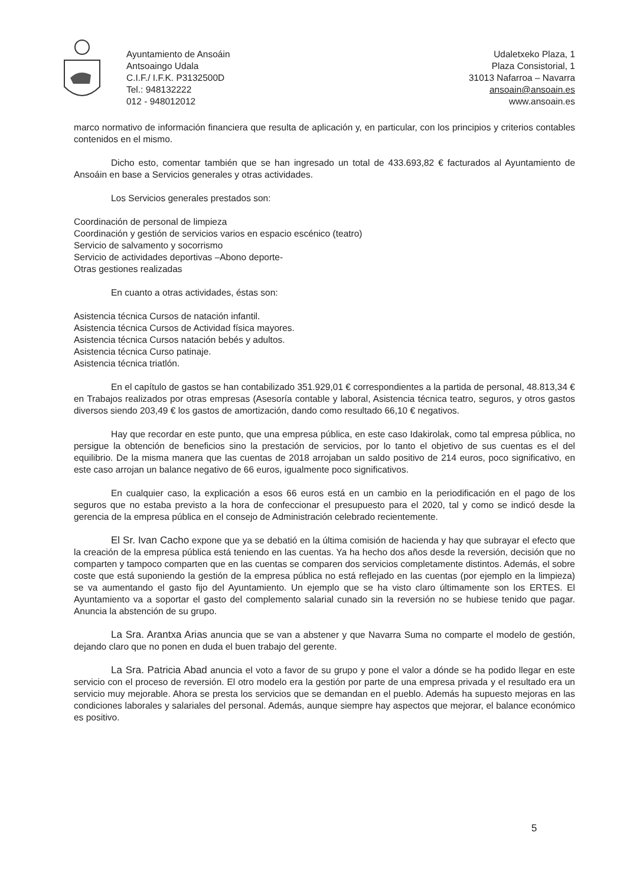Ayuntamiento de Ansoáin
Antsoaingo Udala
C.I.F./ I.F.K. P3132500D
Tel.: 948132222
012 - 948012012
Udaletxeko Plaza, 1
Plaza Consistorial, 1
31013 Nafarroa – Navarra
ansoain@ansoain.es
www.ansoain.es
marco normativo de información financiera que resulta de aplicación y, en particular, con los principios y criterios contables contenidos en el mismo.
Dicho esto, comentar también que se han ingresado un total de 433.693,82 € facturados al Ayuntamiento de Ansoáin en base a Servicios generales y otras actividades.
Los Servicios generales prestados son:
Coordinación de personal de limpieza
Coordinación y gestión de servicios varios en espacio escénico (teatro)
Servicio de salvamento y socorrismo
Servicio de actividades deportivas –Abono deporte-
Otras gestiones realizadas
En cuanto a otras actividades, éstas son:
Asistencia técnica Cursos de natación infantil.
Asistencia técnica Cursos de Actividad física mayores.
Asistencia técnica Cursos natación bebés y adultos.
Asistencia técnica Curso patinaje.
Asistencia técnica triatlón.
En el capítulo de gastos se han contabilizado 351.929,01 € correspondientes a la partida de personal, 48.813,34 € en Trabajos realizados por otras empresas (Asesoría contable y laboral, Asistencia técnica teatro, seguros, y otros gastos diversos siendo 203,49 € los gastos de amortización, dando como resultado 66,10 € negativos.
Hay que recordar en este punto, que una empresa pública, en este caso Idakirolak, como tal empresa pública, no persigue la obtención de beneficios sino la prestación de servicios, por lo tanto el objetivo de sus cuentas es el del equilibrio. De la misma manera que las cuentas de 2018 arrojaban un saldo positivo de 214 euros, poco significativo, en este caso arrojan un balance negativo de 66 euros, igualmente poco significativos.
En cualquier caso, la explicación a esos 66 euros está en un cambio en la periodificación en el pago de los seguros que no estaba previsto a la hora de confeccionar el presupuesto para el 2020, tal y como se indicó desde la gerencia de la empresa pública en el consejo de Administración celebrado recientemente.
El Sr. Ivan Cacho expone que ya se debatió en la última comisión de hacienda y hay que subrayar el efecto que la creación de la empresa pública está teniendo en las cuentas. Ya ha hecho dos años desde la reversión, decisión que no comparten y tampoco comparten que en las cuentas se comparen dos servicios completamente distintos. Además, el sobre coste que está suponiendo la gestión de la empresa pública no está reflejado en las cuentas (por ejemplo en la limpieza) se va aumentando el gasto fijo del Ayuntamiento. Un ejemplo que se ha visto claro últimamente son los ERTES. El Ayuntamiento va a soportar el gasto del complemento salarial cunado sin la reversión no se hubiese tenido que pagar. Anuncia la abstención de su grupo.
La Sra. Arantxa Arias anuncia que se van a abstener y que Navarra Suma no comparte el modelo de gestión, dejando claro que no ponen en duda el buen trabajo del gerente.
La Sra. Patricia Abad anuncia el voto a favor de su grupo y pone el valor a dónde se ha podido llegar en este servicio con el proceso de reversión. El otro modelo era la gestión por parte de una empresa privada y el resultado era un servicio muy mejorable. Ahora se presta los servicios que se demandan en el pueblo. Además ha supuesto mejoras en las condiciones laborales y salariales del personal. Además, aunque siempre hay aspectos que mejorar, el balance económico es positivo.
5